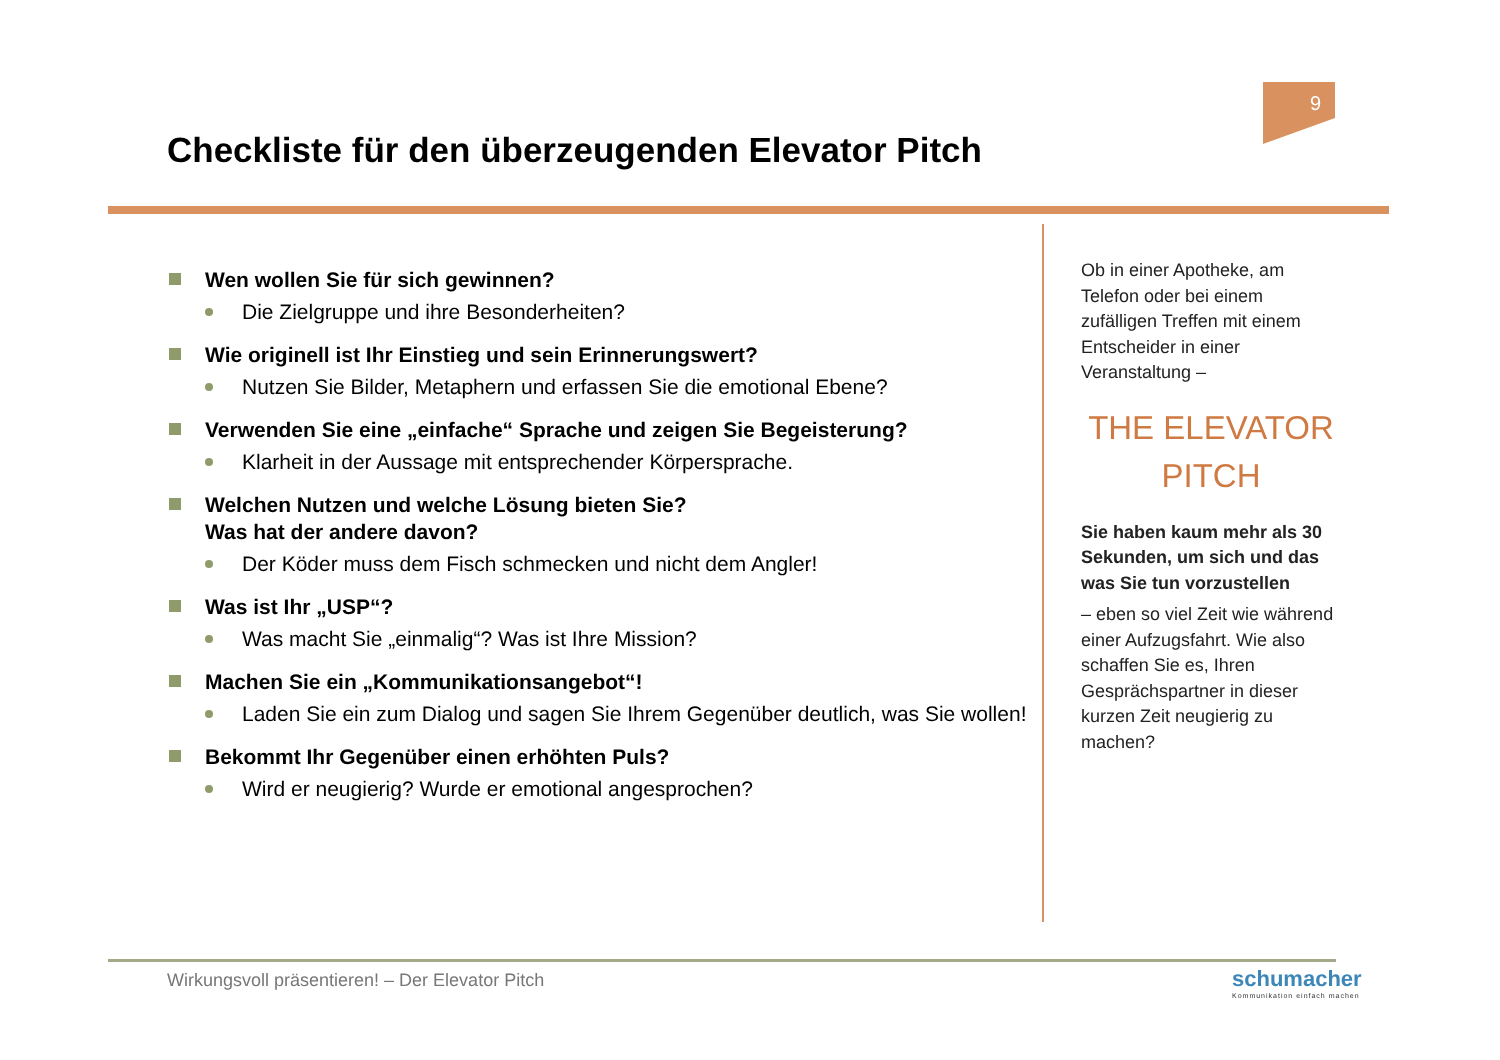9
Checkliste für den überzeugenden Elevator Pitch
Wen wollen Sie für sich gewinnen?
Die Zielgruppe und ihre Besonderheiten?
Wie originell ist Ihr Einstieg und sein Erinnerungswert?
Nutzen Sie Bilder, Metaphern und erfassen Sie die emotional Ebene?
Verwenden Sie eine „einfache“ Sprache und zeigen Sie Begeisterung?
Klarheit in der Aussage mit entsprechender Körpersprache.
Welchen Nutzen und welche Lösung bieten Sie?
Was hat der andere davon?
Der Köder muss dem Fisch schmecken und nicht dem Angler!
Was ist Ihr „USP“?
Was macht Sie „einmalig“? Was ist Ihre Mission?
Machen Sie ein „Kommunikationsangebot“!
Laden Sie ein zum Dialog und sagen Sie Ihrem Gegenüber deutlich, was Sie wollen!
Bekommt Ihr Gegenüber einen erhöhten Puls?
Wird er neugierig? Wurde er emotional angesprochen?
Ob in einer Apotheke, am Telefon oder bei einem zufälligen Treffen mit einem Entscheider in einer Veranstaltung –
THE ELEVATOR PITCH
Sie haben kaum mehr als 30 Sekunden, um sich und das was Sie tun vorzustellen
– eben so viel Zeit wie während einer Aufzugsfahrt. Wie also schaffen Sie es, Ihren Gesprächspartner in dieser kurzen Zeit neugierig zu machen?
Wirkungsvoll präsentieren! – Der Elevator Pitch
schumacher
Kommunikation einfach machen